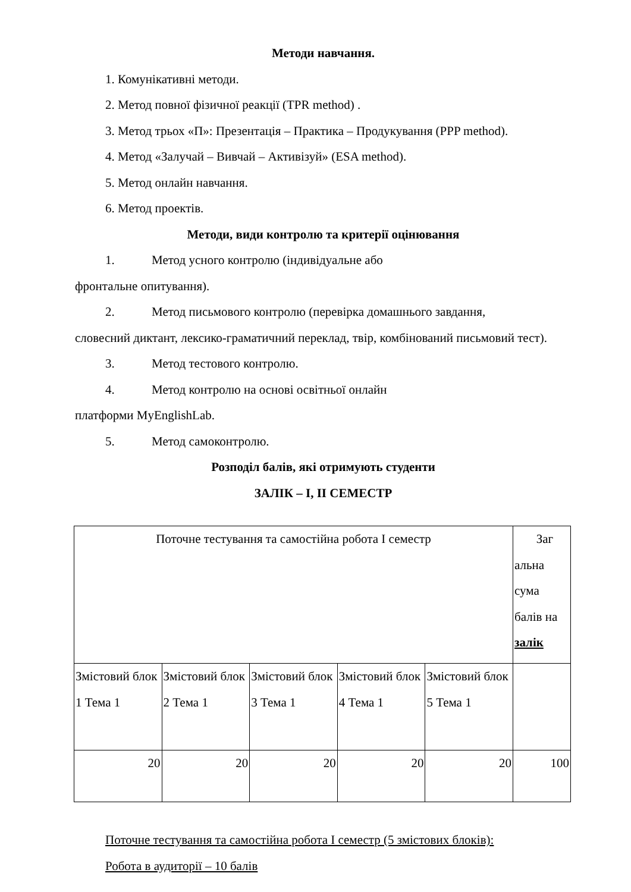Методи навчання.
1. Комунікативні методи.
2. Метод повної фізичної реакції (TPR method) .
3. Метод трьох «П»: Презентація – Практика – Продукування (PPP method).
4. Метод «Залучай – Вивчай – Активізуй» (ESA method).
5. Метод онлайн навчання.
6. Метод проектів.
Методи, види контролю та критерії оцінювання
1. Метод усного контролю (індивідуальне або
фронтальне опитування).
2. Метод письмового контролю (перевірка домашнього завдання,
словесний диктант, лексико-граматичний переклад, твір, комбінований письмовий тест).
3. Метод тестового контролю.
4. Метод контролю на основі освітньої онлайн
платформи MyEnglishLab.
5. Метод самоконтролю.
Розподіл балів, які отримують студенти
ЗАЛІК – I, II СЕМЕСТР
| Поточне тестування та самостійна робота I семестр | | | | | Заг альна сума балів на залік |
| Змістовий блок 1 Тема 1 | Змістовий блок 2 Тема 1 | Змістовий блок 3 Тема 1 | Змістовий блок 4 Тема 1 | Змістовий блок 5 Тема 1 | |
| 20 | 20 | 20 | 20 | 20 | 100 |
Поточне тестування та самостійна робота I семестр (5 змістових блоків):
Робота в аудиторії – 10 балів